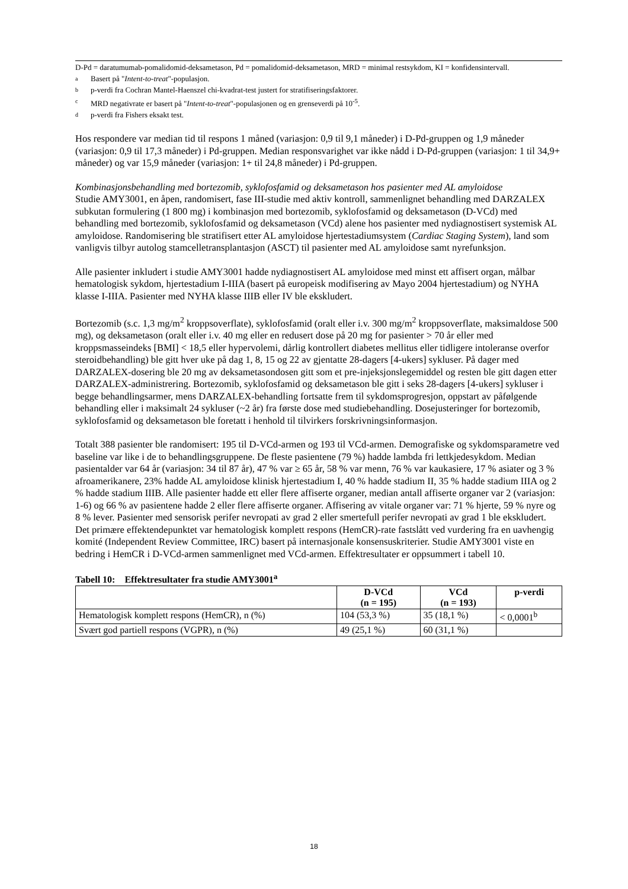D-Pd = daratumumab-pomalidomid-deksametason, Pd = pomalidomid-deksametason, MRD = minimal restsykdom, KI = konfidensintervall.
a Basert på "Intent-to-treat"-populasjon.
bp-verdi fra Cochran Mantel-Haenszel chi-kvadrat-test justert for stratifiseringsfaktorer.
c MRD negativrate er basert på "Intent-to-treat"-populasjonen og en grenseverdi på 10<sup>-5</sup>.
dp-verdi fra Fishers eksakt test.
Hos respondere var median tid til respons 1 måned (variasjon: 0,9 til 9,1 måneder) i D-Pd-gruppen og 1,9 måneder (variasjon: 0,9 til 17,3 måneder) i Pd-gruppen. Median responsvarighet var ikke nådd i D-Pd-gruppen (variasjon: 1 til 34,9+ måneder) og var 15,9 måneder (variasjon: 1+ til 24,8 måneder) i Pd-gruppen.
Kombinasjonsbehandling med bortezomib, syklofosfamid og deksametason hos pasienter med AL amyloidose
Studie AMY3001, en åpen, randomisert, fase III-studie med aktiv kontroll, sammenlignet behandling med DARZALEX subkutan formulering (1 800 mg) i kombinasjon med bortezomib, syklofosfamid og deksametason (D-VCd) med behandling med bortezomib, syklofosfamid og deksametason (VCd) alene hos pasienter med nydiagnostisert systemisk AL amyloidose. Randomisering ble stratifisert etter AL amyloidose hjertestadiumsystem (Cardiac Staging System), land som vanligvis tilbyr autolog stamcelletransplantasjon (ASCT) til pasienter med AL amyloidose samt nyrefunksjon.
Alle pasienter inkludert i studie AMY3001 hadde nydiagnostisert AL amyloidose med minst ett affisert organ, målbar hematologisk sykdom, hjertestadium I-IIIA (basert på europeisk modifisering av Mayo 2004 hjertestadium) og NYHA klasse I-IIIA. Pasienter med NYHA klasse IIIB eller IV ble ekskludert.
Bortezomib (s.c. 1,3 mg/m<sup>2</sup> kroppsoverflate), syklofosfamid (oralt eller i.v. 300 mg/m<sup>2</sup> kroppsoverflate, maksimaldose 500 mg), og deksametason (oralt eller i.v. 40 mg eller en redusert dose på 20 mg for pasienter > 70 år eller med kroppsmasseindeks [BMI] < 18,5 eller hypervolemi, dårlig kontrollert diabetes mellitus eller tidligere intoleranse overfor steroidbehandling) ble gitt hver uke på dag 1, 8, 15 og 22 av gjentatte 28-dagers [4-ukers] sykluser. På dager med DARZALEX-dosering ble 20 mg av deksametasondosen gitt som et pre-injeksjonslegemiddel og resten ble gitt dagen etter DARZALEX-administrering. Bortezomib, syklofosfamid og deksametason ble gitt i seks 28-dagers [4-ukers] sykluser i begge behandlingsarmer, mens DARZALEX-behandling fortsatte frem til sykdomsprogresjon, oppstart av påfølgende behandling eller i maksimalt 24 sykluser (~2 år) fra første dose med studiebehandling. Dosejusteringer for bortezomib, syklofosfamid og deksametason ble foretatt i henhold til tilvirkers forskrivningsinformasjon.
Totalt 388 pasienter ble randomisert: 195 til D-VCd-armen og 193 til VCd-armen. Demografiske og sykdomsparametre ved baseline var like i de to behandlingsgruppene. De fleste pasientene (79 %) hadde lambda fri lettkjedesykdom. Median pasientalder var 64 år (variasjon: 34 til 87 år), 47 % var ≥ 65 år, 58 % var menn, 76 % var kaukasiere, 17 % asiater og 3 % afroamerikanere, 23% hadde AL amyloidose klinisk hjertestadium I, 40 % hadde stadium II, 35 % hadde stadium IIIA og 2 % hadde stadium IIIB. Alle pasienter hadde ett eller flere affiserte organer, median antall affiserte organer var 2 (variasjon: 1-6) og 66 % av pasientene hadde 2 eller flere affiserte organer. Affisering av vitale organer var: 71 % hjerte, 59 % nyre og 8 % lever. Pasienter med sensorisk perifer nevropati av grad 2 eller smertefull perifer nevropati av grad 1 ble ekskludert. Det primære effektendepunktet var hematologisk komplett respons (HemCR)-rate fastslått ved vurdering fra en uavhengig komité (Independent Review Committee, IRC) basert på internasjonale konsensuskriterier. Studie AMY3001 viste en bedring i HemCR i D-VCd-armen sammenlignet med VCd-armen. Effektresultater er oppsummert i tabell 10.
Tabell 10: Effektresultater fra studie AMY3001<sup>a</sup>
| | D-VCd (n = 195) | VCd (n = 193) | p-verdi |
| --- | --- | --- | --- |
| Hematologisk komplett respons (HemCR), n (%) | 104 (53,3 %) | 35 (18,1 %) | < 0,0001<sup>b</sup> |
| Svært god partiell respons (VGPR), n (%) | 49 (25,1 %) | 60 (31,1 %) | |
18